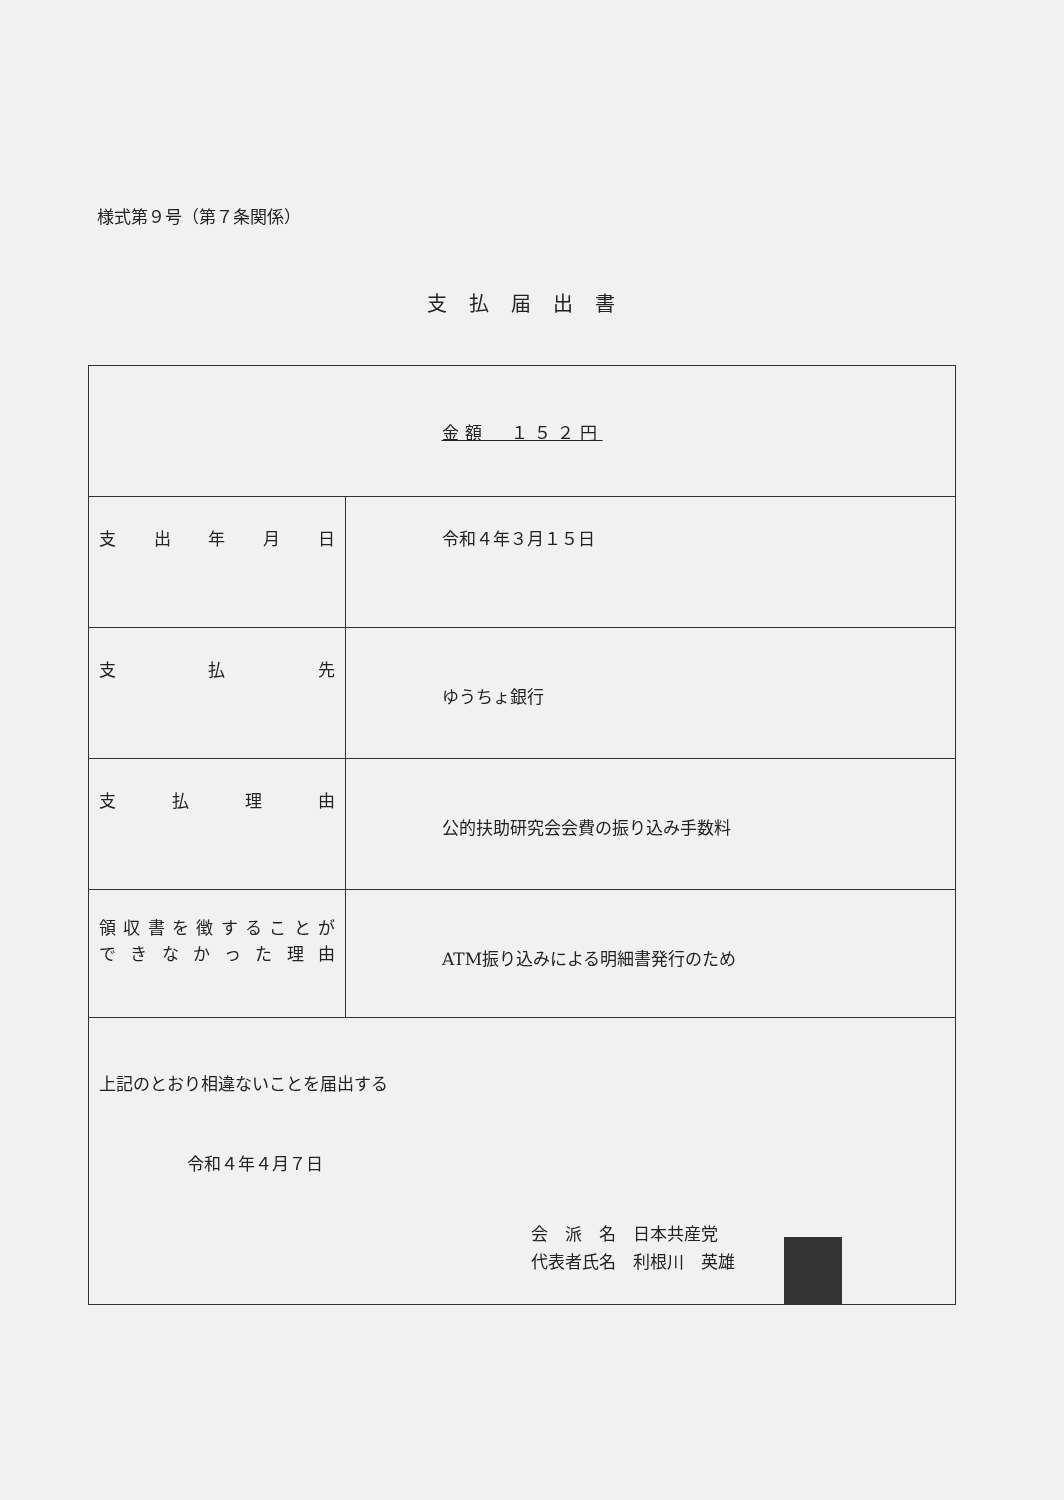様式第９号（第７条関係）
支払届出書
| 金額 １５２円 | |
| 支 出 年 月 日 | 令和４年３月１５日 |
| 支 払 先 | ゆうちょ銀行 |
| 支 払 理 由 | 公的扶助研究会会費の振り込み手数料 |
| 領収書を徴することが できなかった理由 | ATM振り込みによる明細書発行のため |
| 上記のとおり相違ないことを届出する 令和４年４月７日 会 派 名 日本共産党 代表者氏名 利根川 英雄 | |